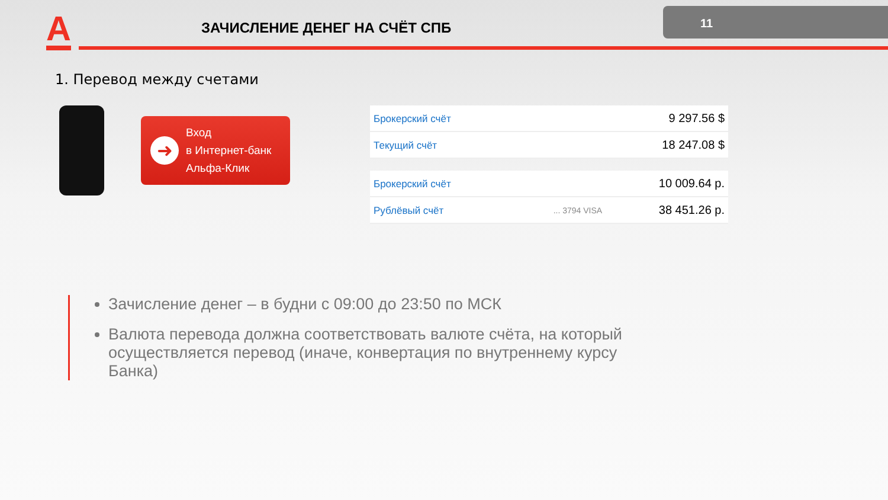A ЗАЧИСЛЕНИЕ ДЕНЕГ НА СЧЁТ СПБ
11
1. Перевод между счетами
➜
Вход
в Интернет-банк
Альфа-Клик
| Брокерский счёт | 9 297.56 $ |
| Текущий счёт | 18 247.08 $ |
| Брокерский счёт | | 10 009.64 р. |
| Рублёвый счёт | ... 3794 VISA | 38 451.26 р. |
Зачисление денег – в будни с 09:00 до 23:50 по МСК
Валюта перевода должна соответствовать валюте счёта, на который осуществляется перевод (иначе, конвертация по внутреннему курсу Банка)